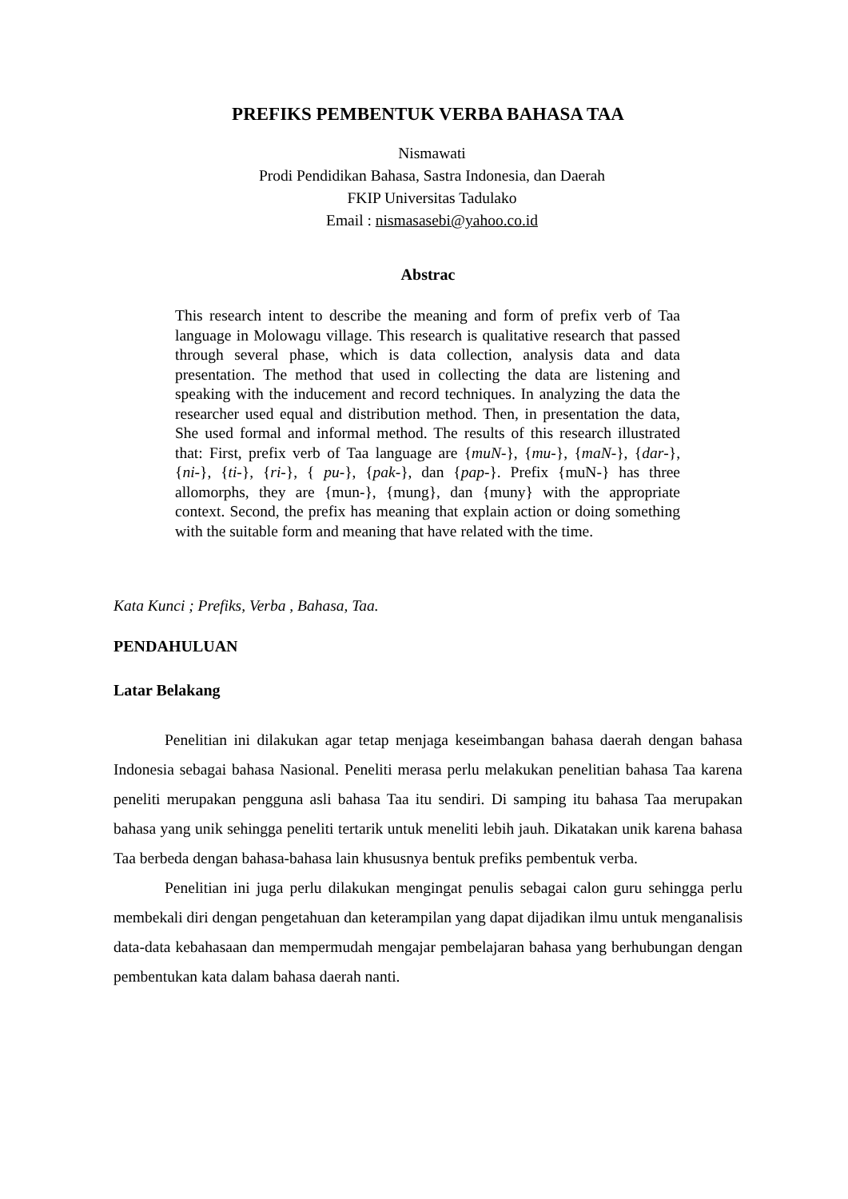PREFIKS PEMBENTUK VERBA BAHASA TAA
Nismawati
Prodi Pendidikan Bahasa, Sastra Indonesia, dan Daerah
FKIP Universitas Tadulako
Email : nismasasebi@yahoo.co.id
Abstrac
This research intent to describe the meaning and form of prefix verb of Taa language in Molowagu village. This research is qualitative research that passed through several phase, which is data collection, analysis data and data presentation. The method that used in collecting the data are listening and speaking with the inducement and record techniques. In analyzing the data the researcher used equal and distribution method. Then, in presentation the data, She used formal and informal method. The results of this research illustrated that: First, prefix verb of Taa language are {muN-}, {mu-}, {maN-}, {dar-}, {ni-}, {ti-}, {ri-}, { pu-}, {pak-}, dan {pap-}. Prefix {muN-} has three allomorphs, they are {mun-}, {mung}, dan {muny} with the appropriate context. Second, the prefix has meaning that explain action or doing something with the suitable form and meaning that have related with the time.
Kata Kunci ; Prefiks, Verba , Bahasa, Taa.
PENDAHULUAN
Latar Belakang
Penelitian ini dilakukan agar tetap menjaga keseimbangan bahasa daerah dengan bahasa Indonesia sebagai bahasa Nasional. Peneliti merasa perlu melakukan penelitian bahasa Taa karena peneliti merupakan pengguna asli bahasa Taa itu sendiri. Di samping itu bahasa Taa merupakan bahasa yang unik sehingga peneliti tertarik untuk meneliti lebih jauh. Dikatakan unik karena bahasa Taa berbeda dengan bahasa-bahasa lain khususnya bentuk prefiks pembentuk verba.
Penelitian ini juga perlu dilakukan mengingat penulis sebagai calon guru sehingga perlu membekali diri dengan pengetahuan dan keterampilan yang dapat dijadikan ilmu untuk menganalisis data-data kebahasaan dan mempermudah mengajar pembelajaran bahasa yang berhubungan dengan pembentukan kata dalam bahasa daerah nanti.